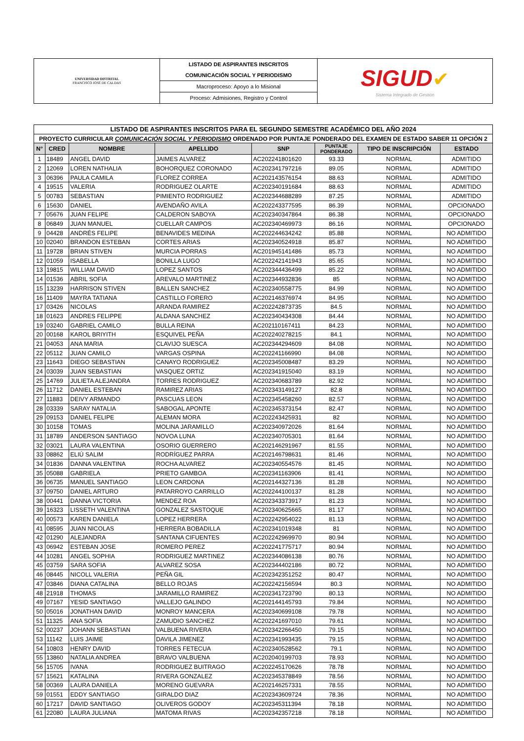| UNIVERSIDAD DISTRITAL FRANCISCO JOSÉ DE CALDAS | LISTADO DE ASPIRANTES INSCRITOS | SIGUD ✔ Sistema Integrado de Gestión |
| | COMUNICACIÓN SOCIAL Y PERIODISMO | |
| | Macroproceso: Apoyo a lo Misional | |
| | Proceso: Admisiones, Registro y Control | |
| LISTADO DE ASPIRANTES INSCRITOS PARA EL SEGUNDO SEMESTRE ACADÉMICO DEL AÑO 2024 | | | | | | | |
| --- | --- | --- | --- | --- | --- | --- | --- |
| PROYECTO CURRICULAR COMUNICACIÓN SOCIAL Y PERIODISMO ORDENADO POR PUNTAJE PONDERADO DEL EXAMEN DE ESTADO SABER 11 OPCIÓN 2 | | | | | | | |
| N° | CRED | NOMBRE | APELLIDO | SNP | PUNTAJE PONDERADO | TIPO DE INSCRIPCIÓN | ESTADO |
| 1 | 18489 | ANGEL DAVID | JAIMES ALVAREZ | AC202241801620 | 93.33 | NORMAL | ADMITIDO |
| 2 | 12069 | LOREN NATHALIA | BOHORQUEZ CORONADO | AC202341797216 | 89.05 | NORMAL | ADMITIDO |
| 3 | 06396 | PAULA CAMILA | FLOREZ CORREA | AC202143576154 | 88.63 | NORMAL | ADMITIDO |
| 4 | 19515 | VALERIA | RODRIGUEZ OLARTE | AC202340191684 | 88.63 | NORMAL | ADMITIDO |
| 5 | 00783 | SEBASTIAN | PIMIENTO RODRIGUEZ | AC202344688289 | 87.25 | NORMAL | ADMITIDO |
| 6 | 15630 | DANIEL | AVENDAÑO AVILA | AC202243377595 | 86.39 | NORMAL | OPCIONADO |
| 7 | 05676 | JUAN FELIPE | CALDERON SABOYA | AC202340347864 | 86.38 | NORMAL | OPCIONADO |
| 8 | 06849 | JUAN MANUEL | CUELLAR CAMPOS | AC202340469973 | 86.16 | NORMAL | OPCIONADO |
| 9 | 04428 | ANDRÉS FELIPE | BENAVIDES MEDINA | AC202244634242 | 85.88 | NORMAL | NO ADMITIDO |
| 10 | 02040 | BRANDON ESTEBAN | CORTES ARIAS | AC202340524918 | 85.87 | NORMAL | NO ADMITIDO |
| 11 | 19728 | BRIAN STIVEN | MURCIA PORRAS | AC201945141486 | 85.73 | NORMAL | NO ADMITIDO |
| 12 | 01059 | ISABELLA | BONILLA LUGO | AC202242141943 | 85.65 | NORMAL | NO ADMITIDO |
| 13 | 19815 | WILLIAM DAVID | LOPEZ SANTOS | AC202344436499 | 85.22 | NORMAL | NO ADMITIDO |
| 14 | 01536 | ABRIL SOFIA | AREVALO MARTINEZ | AC202344932836 | 85 | NORMAL | NO ADMITIDO |
| 15 | 13239 | HARRISON STIVEN | BALLEN SANCHEZ | AC202340558775 | 84.99 | NORMAL | NO ADMITIDO |
| 16 | 11409 | MAYRA TATIANA | CASTILLO FORERO | AC202146376974 | 84.95 | NORMAL | NO ADMITIDO |
| 17 | 03426 | NICOLAS | ARANDA RAMIREZ | AC202242873735 | 84.5 | NORMAL | NO ADMITIDO |
| 18 | 01623 | ANDRES FELIPPE | ALDANA SANCHEZ | AC202340434308 | 84.44 | NORMAL | NO ADMITIDO |
| 19 | 03240 | GABRIEL CAMILO | BULLA REINA | AC202110167411 | 84.23 | NORMAL | NO ADMITIDO |
| 20 | 00168 | KAROL BRIYITH | ESQUIVEL PEÑA | AC202240278215 | 84.1 | NORMAL | NO ADMITIDO |
| 21 | 04053 | ANA MARIA | CLAVIJO SUESCA | AC202344294609 | 84.08 | NORMAL | NO ADMITIDO |
| 22 | 05112 | JUAN CAMILO | VARGAS OSPINA | AC202241166990 | 84.08 | NORMAL | NO ADMITIDO |
| 23 | 11643 | DIEGO SEBASTIAN | CANAYO RODRIGUEZ | AC202345008487 | 83.29 | NORMAL | NO ADMITIDO |
| 24 | 03039 | JUAN SEBASTIAN | VASQUEZ ORTIZ | AC202341915040 | 83.19 | NORMAL | NO ADMITIDO |
| 25 | 14769 | JULIETA ALEJANDRA | TORRES RODRIGUEZ | AC202340683789 | 82.92 | NORMAL | NO ADMITIDO |
| 26 | 11712 | DANIEL ESTEBAN | RAMIREZ ARIAS | AC202343149127 | 82.8 | NORMAL | NO ADMITIDO |
| 27 | 11883 | DEIVY ARMANDO | PASCUAS LEON | AC202345458260 | 82.57 | NORMAL | NO ADMITIDO |
| 28 | 03339 | SARAY NATALIA | SABOGAL APONTE | AC202345373154 | 82.47 | NORMAL | NO ADMITIDO |
| 29 | 09153 | DANIEL FELIPE | ALEMAN MORA | AC202243425931 | 82 | NORMAL | NO ADMITIDO |
| 30 | 10158 | TOMAS | MOLINA JARAMILLO | AC202340972026 | 81.64 | NORMAL | NO ADMITIDO |
| 31 | 18789 | ANDERSON SANTIAGO | NOVOA LUNA | AC202340705301 | 81.64 | NORMAL | NO ADMITIDO |
| 32 | 03021 | LAURA VALENTINA | OSORIO GUERRERO | AC202146291967 | 81.55 | NORMAL | NO ADMITIDO |
| 33 | 08862 | ELIÚ SALIM | RODRÍGUEZ PARRA | AC202146798631 | 81.46 | NORMAL | NO ADMITIDO |
| 34 | 01836 | DANNA VALENTINA | ROCHA ALVAREZ | AC202340554576 | 81.45 | NORMAL | NO ADMITIDO |
| 35 | 05088 | GABRIELA | PRIETO GAMBOA | AC202341163906 | 81.41 | NORMAL | NO ADMITIDO |
| 36 | 06735 | MANUEL SANTIAGO | LEON CARDONA | AC202144327136 | 81.28 | NORMAL | NO ADMITIDO |
| 37 | 09750 | DANIEL ARTURO | PATARROYO CARRILLO | AC202244100137 | 81.28 | NORMAL | NO ADMITIDO |
| 38 | 00441 | DANNA VICTORIA | MENDEZ ROA | AC202343373917 | 81.23 | NORMAL | NO ADMITIDO |
| 39 | 16323 | LISSETH VALENTINA | GONZALEZ SASTOQUE | AC202340625665 | 81.17 | NORMAL | NO ADMITIDO |
| 40 | 00573 | KAREN DANIELA | LOPEZ HERRERA | AC202242954022 | 81.13 | NORMAL | NO ADMITIDO |
| 41 | 08595 | JUAN NICOLAS | HERRERA BOBADILLA | AC202341019348 | 81 | NORMAL | NO ADMITIDO |
| 42 | 01290 | ALEJANDRA | SANTANA CIFUENTES | AC202242969970 | 80.94 | NORMAL | NO ADMITIDO |
| 43 | 06942 | ESTEBAN JOSE | ROMERO PEREZ | AC202241775717 | 80.94 | NORMAL | NO ADMITIDO |
| 44 | 10281 | ANGEL SOPHIA | RODRIGUEZ MARTINEZ | AC202344086138 | 80.76 | NORMAL | NO ADMITIDO |
| 45 | 03759 | SARA SOFIA | ALVAREZ SOSA | AC202344402186 | 80.72 | NORMAL | NO ADMITIDO |
| 46 | 08445 | NICOLL VALERIA | PEÑA GIL | AC202342351252 | 80.47 | NORMAL | NO ADMITIDO |
| 47 | 03846 | DIANA CATALINA | BELLO ROJAS | AC202242156594 | 80.3 | NORMAL | NO ADMITIDO |
| 48 | 21918 | THOMAS | JARAMILLO RAMIREZ | AC202341723790 | 80.13 | NORMAL | NO ADMITIDO |
| 49 | 07167 | YESID SANTIAGO | VALLEJO GALINDO | AC202144145793 | 79.84 | NORMAL | NO ADMITIDO |
| 50 | 05016 | JONATHAN DAVID | MONROY MANCERA | AC202340699108 | 79.78 | NORMAL | NO ADMITIDO |
| 51 | 11325 | ANA SOFIA | ZAMUDIO SANCHEZ | AC202241697010 | 79.61 | NORMAL | NO ADMITIDO |
| 52 | 00237 | JOHANN SEBASTIAN | VALBUENA RIVERA | AC202342266450 | 79.15 | NORMAL | NO ADMITIDO |
| 53 | 11142 | LUIS JAIME | DAVILA JIMENEZ | AC202341993435 | 79.15 | NORMAL | NO ADMITIDO |
| 54 | 10803 | HENRY DAVID | TORRES FETECUA | AC202340528562 | 79.1 | NORMAL | NO ADMITIDO |
| 55 | 13860 | NATALIA ANDREA | BRAVO VALBUENA | AC202040199703 | 78.93 | NORMAL | NO ADMITIDO |
| 56 | 15705 | IVANA | RODRIGUEZ BUITRAGO | AC202245170626 | 78.78 | NORMAL | NO ADMITIDO |
| 57 | 15621 | KATALINA | RIVERA GONZALEZ | AC202345378849 | 78.56 | NORMAL | NO ADMITIDO |
| 58 | 00369 | LAURA DANIELA | MORENO GUEVARA | AC202146257331 | 78.55 | NORMAL | NO ADMITIDO |
| 59 | 01551 | EDDY SANTIAGO | GIRALDO DIAZ | AC202343609724 | 78.36 | NORMAL | NO ADMITIDO |
| 60 | 17217 | DAVID SANTIAGO | OLIVEROS GODOY | AC202345311394 | 78.18 | NORMAL | NO ADMITIDO |
| 61 | 22080 | LAURA JULIANA | MATOMA RIVAS | AC202342357218 | 78.18 | NORMAL | NO ADMITIDO |